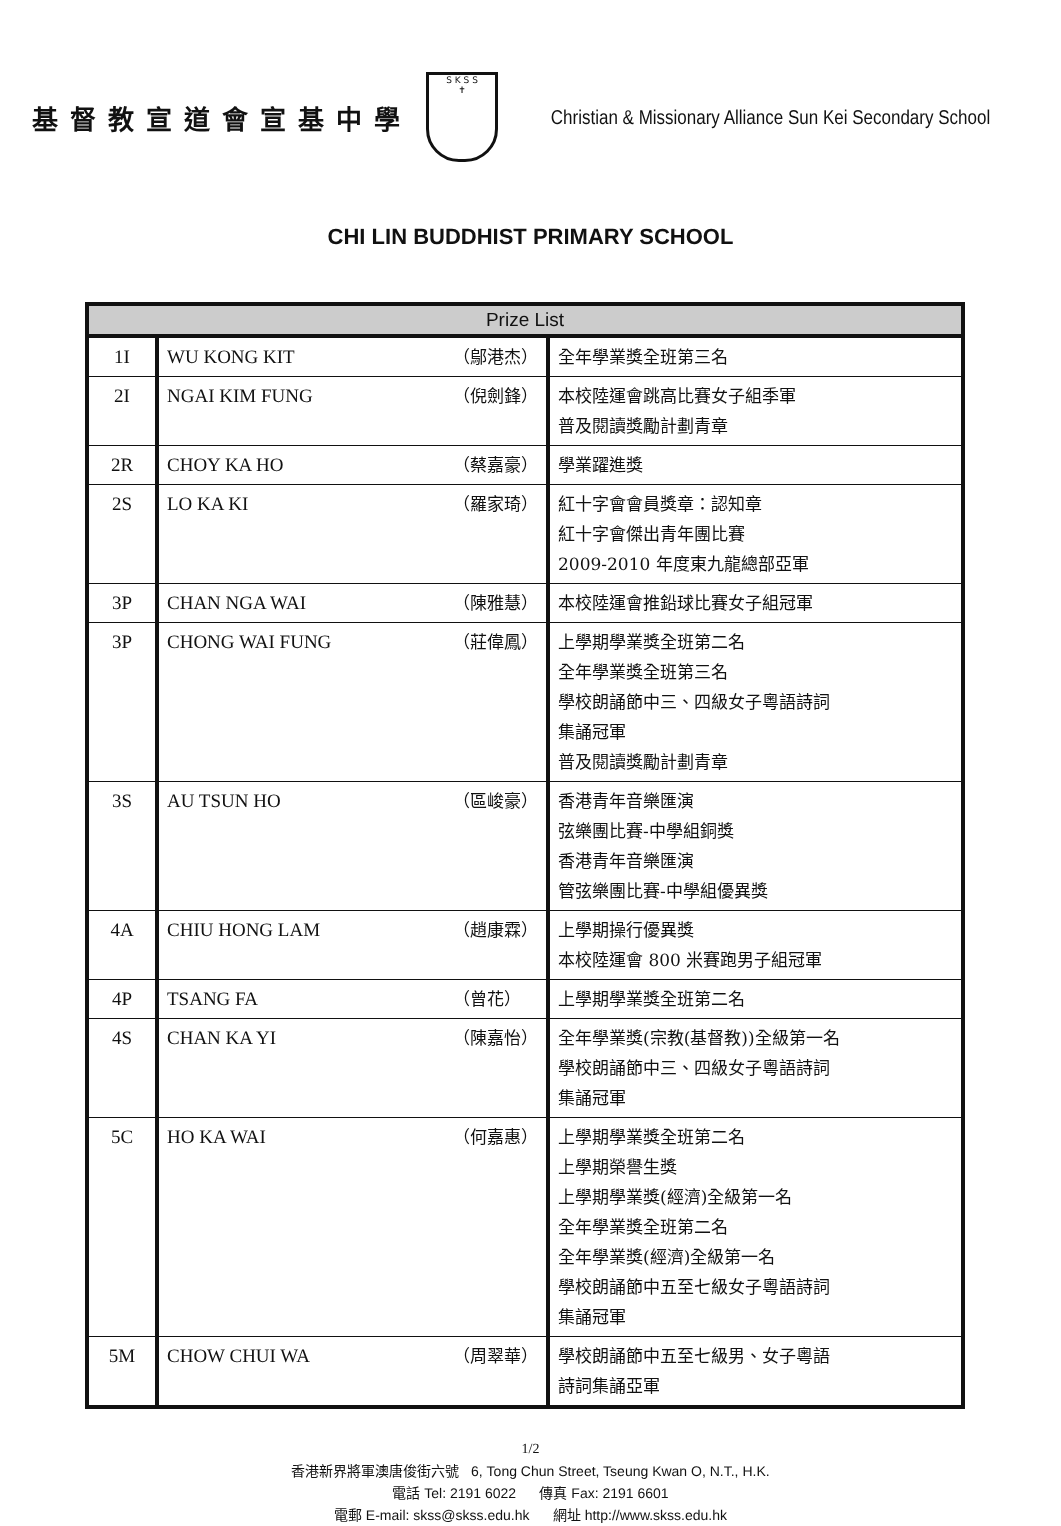基督教宣道會宣基中學
S K S S
✝
Christian & Missionary Alliance Sun Kei Secondary School
CHI LIN BUDDHIST PRIMARY SCHOOL
| Prize List | | | |
| --- | --- | --- | --- |
| 1I | WU KONG KIT | （鄔港杰） | 全年學業獎全班第三名 |
| 2I | NGAI KIM FUNG | （倪劍鋒） | 本校陸運會跳高比賽女子組季軍 普及閱讀獎勵計劃青章 |
| 2R | CHOY KA HO | （蔡嘉豪） | 學業躍進獎 |
| 2S | LO KA KI | （羅家琦） | 紅十字會會員獎章：認知章 紅十字會傑出青年團比賽 2009-2010 年度東九龍總部亞軍 |
| 3P | CHAN NGA WAI | （陳雅慧） | 本校陸運會推鉛球比賽女子組冠軍 |
| 3P | CHONG WAI FUNG | （莊偉鳳） | 上學期學業獎全班第二名 全年學業獎全班第三名 學校朗誦節中三、四級女子粵語詩詞 集誦冠軍 普及閱讀獎勵計劃青章 |
| 3S | AU TSUN HO | （區峻豪） | 香港青年音樂匯演 弦樂團比賽-中學組銅獎 香港青年音樂匯演 管弦樂團比賽-中學組優異獎 |
| 4A | CHIU HONG LAM | （趙康霖） | 上學期操行優異獎 本校陸運會 800 米賽跑男子組冠軍 |
| 4P | TSANG FA | （曾花） | 上學期學業獎全班第二名 |
| 4S | CHAN KA YI | （陳嘉怡） | 全年學業獎(宗教(基督教))全級第一名 學校朗誦節中三、四級女子粵語詩詞 集誦冠軍 |
| 5C | HO KA WAI | （何嘉惠） | 上學期學業獎全班第二名 上學期榮譽生獎 上學期學業獎(經濟)全級第一名 全年學業獎全班第二名 全年學業獎(經濟)全級第一名 學校朗誦節中五至七級女子粵語詩詞 集誦冠軍 |
| 5M | CHOW CHUI WA | （周翠華） | 學校朗誦節中五至七級男、女子粵語 詩詞集誦亞軍 |
1/2
香港新界將軍澳唐俊街六號 6, Tong Chun Street, Tseung Kwan O, N.T., H.K.
電話 Tel: 2191 6022 傳真 Fax: 2191 6601
電郵 E-mail: skss@skss.edu.hk 網址 http://www.skss.edu.hk